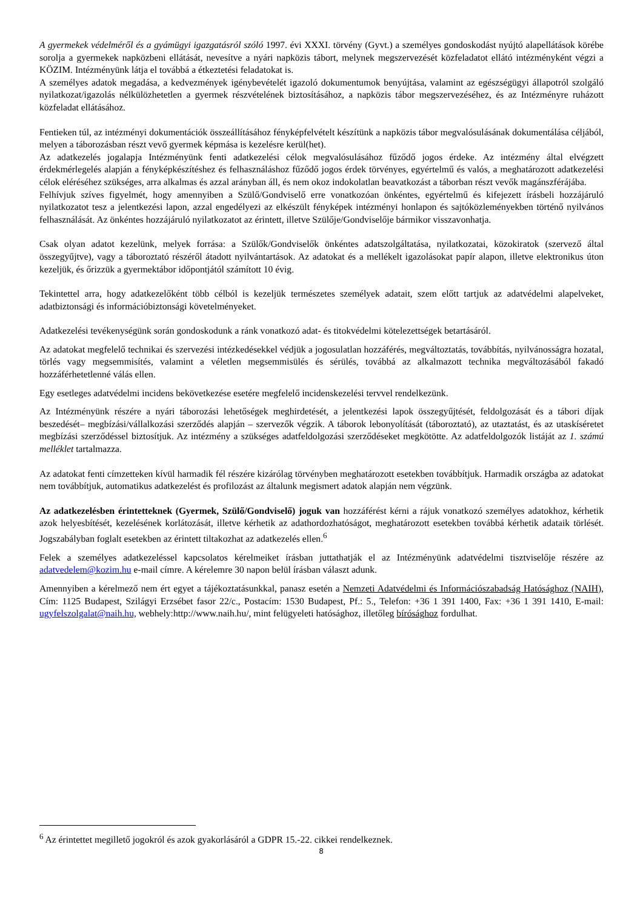A gyermekek védelméről és a gyámügyi igazgatásról szóló 1997. évi XXXI. törvény (Gyvt.) a személyes gondoskodást nyújtó alapellátások körébe sorolja a gyermekek napközbeni ellátását, nevesítve a nyári napközis tábort, melynek megszervezését közfeladatot ellátó intézményként végzi a KÖZIM. Intézményünk látja el továbbá a étkeztetési feladatokat is.
A személyes adatok megadása, a kedvezmények igénybevételét igazoló dokumentumok benyújtása, valamint az egészségügyi állapotról szolgáló nyilatkozat/igazolás nélkülözhetetlen a gyermek részvételének biztosításához, a napközis tábor megszervezéséhez, és az Intézményre ruházott közfeladat ellátásához.
Fentieken túl, az intézményi dokumentációk összeállításához fényképfelvételt készítünk a napközis tábor megvalósulásának dokumentálása céljából, melyen a táborozásban részt vevő gyermek képmása is kezelésre kerül(het).
Az adatkezelés jogalapja Intézményünk fenti adatkezelési célok megvalósulásához fűződő jogos érdeke. Az intézmény által elvégzett érdekmérlegelés alapján a fényképkészítéshez és felhasználáshoz fűződő jogos érdek törvényes, egyértelmű és valós, a meghatározott adatkezelési célok eléréséhez szükséges, arra alkalmas és azzal arányban áll, és nem okoz indokolatlan beavatkozást a táborban részt vevők magánszférájába.
Felhívjuk szíves figyelmét, hogy amennyiben a Szülő/Gondviselő erre vonatkozóan önkéntes, egyértelmű és kifejezett írásbeli hozzájáruló nyilatkozatot tesz a jelentkezési lapon, azzal engedélyezi az elkészült fényképek intézményi honlapon és sajtóközleményekben történő nyilvános felhasználását. Az önkéntes hozzájáruló nyilatkozatot az érintett, illetve Szülője/Gondviselője bármikor visszavonhatja.
Csak olyan adatot kezelünk, melyek forrása: a Szülők/Gondviselők önkéntes adatszolgáltatása, nyilatkozatai, közokiratok (szervező által összegyűjtve), vagy a táboroztató részéről átadott nyilvántartások. Az adatokat és a mellékelt igazolásokat papír alapon, illetve elektronikus úton kezeljük, és őrizzük a gyermektábor időpontjától számított 10 évig.
Tekintettel arra, hogy adatkezelőként több célból is kezeljük természetes személyek adatait, szem előtt tartjuk az adatvédelmi alapelveket, adatbiztonsági és információbiztonsági követelményeket.
Adatkezelési tevékenységünk során gondoskodunk a ránk vonatkozó adat- és titokvédelmi kötelezettségek betartásáról.
Az adatokat megfelelő technikai és szervezési intézkedésekkel védjük a jogosulatlan hozzáférés, megváltoztatás, továbbítás, nyilvánosságra hozatal, törlés vagy megsemmisítés, valamint a véletlen megsemmisülés és sérülés, továbbá az alkalmazott technika megváltozásából fakadó hozzáférhetetlenné válás ellen.
Egy esetleges adatvédelmi incidens bekövetkezése esetére megfelelő incidenskezelési tervvel rendelkezünk.
Az Intézményünk részére a nyári táborozási lehetőségek meghirdetését, a jelentkezési lapok összegyűjtését, feldolgozását és a tábori díjak beszedését– megbízási/vállalkozási szerződés alapján – szervezők végzik. A táborok lebonyolítását (táboroztató), az utaztatást, és az utaskíséretet megbízási szerződéssel biztosítjuk. Az intézmény a szükséges adatfeldolgozási szerződéseket megkötötte. Az adatfeldolgozók listáját az 1. számú melléklet tartalmazza.
Az adatokat fenti címzetteken kívül harmadik fél részére kizárólag törvényben meghatározott esetekben továbbítjuk. Harmadik országba az adatokat nem továbbítjuk, automatikus adatkezelést és profilozást az általunk megismert adatok alapján nem végzünk.
Az adatkezelésben érintetteknek (Gyermek, Szülő/Gondviselő) joguk van hozzáférést kérni a rájuk vonatkozó személyes adatokhoz, kérhetik azok helyesbítését, kezelésének korlátozását, illetve kérhetik az adathordozhatóságot, meghatározott esetekben továbbá kérhetik adataik törlését. Jogszabályban foglalt esetekben az érintett tiltakozhat az adatkezelés ellen.<sup>6</sup>
Felek a személyes adatkezeléssel kapcsolatos kérelmeiket írásban juttathatják el az Intézményünk adatvédelmi tisztviselője részére az adatvedelem@kozim.hu e-mail címre. A kérelemre 30 napon belül írásban választ adunk.
Amennyiben a kérelmező nem ért egyet a tájékoztatásunkkal, panasz esetén a Nemzeti Adatvédelmi és Információszabadság Hatósághoz (NAIH), Cím: 1125 Budapest, Szilágyi Erzsébet fasor 22/c., Postacím: 1530 Budapest, Pf.: 5., Telefon: +36 1 391 1400, Fax: +36 1 391 1410, E-mail: ugyfelszolgalat@naih.hu, webhely:http://www.naih.hu/, mint felügyeleti hatósághoz, illetőleg bírósághoz fordulhat.
<sup>6</sup> Az érintettet megillető jogokról és azok gyakorlásáról a GDPR 15.-22. cikkei rendelkeznek.
8